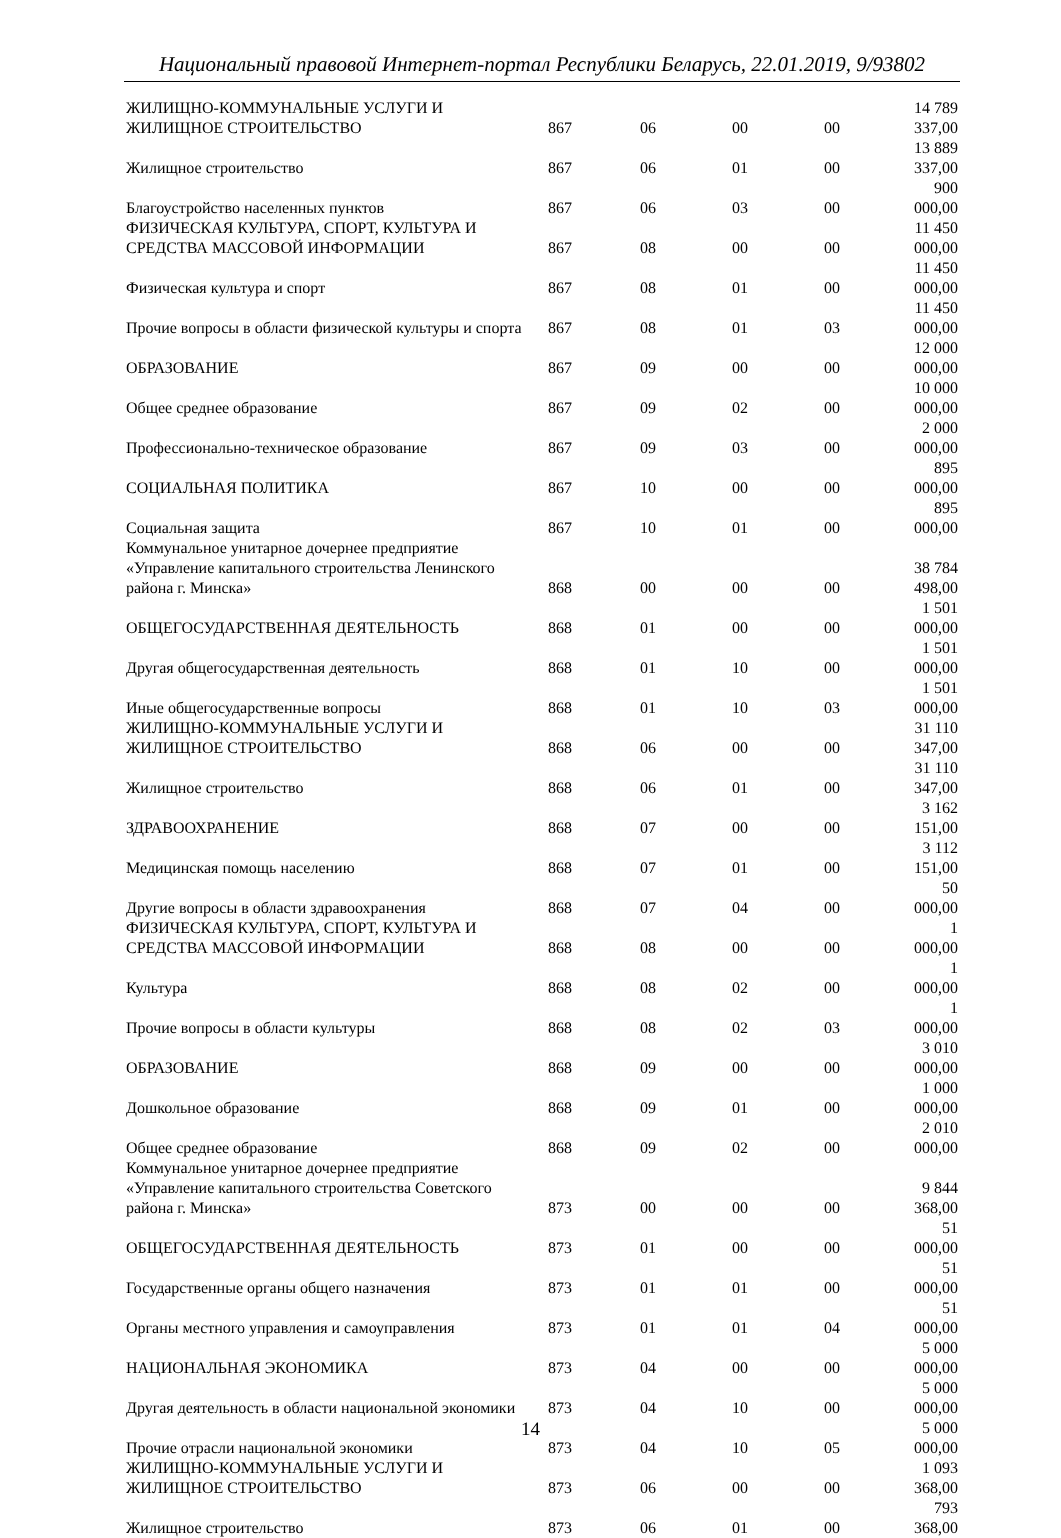Национальный правовой Интернет-портал Республики Беларусь, 22.01.2019, 9/93802
| ЖИЛИЩНО-КОММУНАЛЬНЫЕ УСЛУГИ И ЖИЛИЩНОЕ СТРОИТЕЛЬСТВО | 867 | 06 | 00 | 00 | 14 789 337,00 |
| Жилищное строительство | 867 | 06 | 01 | 00 | 13 889 337,00 |
| Благоустройство населенных пунктов | 867 | 06 | 03 | 00 | 900 000,00 |
| ФИЗИЧЕСКАЯ КУЛЬТУРА, СПОРТ, КУЛЬТУРА И СРЕДСТВА МАССОВОЙ ИНФОРМАЦИИ | 867 | 08 | 00 | 00 | 11 450 000,00 |
| Физическая культура и спорт | 867 | 08 | 01 | 00 | 11 450 000,00 |
| Прочие вопросы в области физической культуры и спорта | 867 | 08 | 01 | 03 | 11 450 000,00 |
| ОБРАЗОВАНИЕ | 867 | 09 | 00 | 00 | 12 000 000,00 |
| Общее среднее образование | 867 | 09 | 02 | 00 | 10 000 000,00 |
| Профессионально-техническое образование | 867 | 09 | 03 | 00 | 2 000 000,00 |
| СОЦИАЛЬНАЯ ПОЛИТИКА | 867 | 10 | 00 | 00 | 895 000,00 |
| Социальная защита | 867 | 10 | 01 | 00 | 895 000,00 |
| Коммунальное унитарное дочернее предприятие «Управление капитального строительства Ленинского района г. Минска» | 868 | 00 | 00 | 00 | 38 784 498,00 |
| ОБЩЕГОСУДАРСТВЕННАЯ ДЕЯТЕЛЬНОСТЬ | 868 | 01 | 00 | 00 | 1 501 000,00 |
| Другая общегосударственная деятельность | 868 | 01 | 10 | 00 | 1 501 000,00 |
| Иные общегосударственные вопросы | 868 | 01 | 10 | 03 | 1 501 000,00 |
| ЖИЛИЩНО-КОММУНАЛЬНЫЕ УСЛУГИ И ЖИЛИЩНОЕ СТРОИТЕЛЬСТВО | 868 | 06 | 00 | 00 | 31 110 347,00 |
| Жилищное строительство | 868 | 06 | 01 | 00 | 31 110 347,00 |
| ЗДРАВООХРАНЕНИЕ | 868 | 07 | 00 | 00 | 3 162 151,00 |
| Медицинская помощь населению | 868 | 07 | 01 | 00 | 3 112 151,00 |
| Другие вопросы в области здравоохранения | 868 | 07 | 04 | 00 | 50 000,00 |
| ФИЗИЧЕСКАЯ КУЛЬТУРА, СПОРТ, КУЛЬТУРА И СРЕДСТВА МАССОВОЙ ИНФОРМАЦИИ | 868 | 08 | 00 | 00 | 1 000,00 |
| Культура | 868 | 08 | 02 | 00 | 1 000,00 |
| Прочие вопросы в области культуры | 868 | 08 | 02 | 03 | 1 000,00 |
| ОБРАЗОВАНИЕ | 868 | 09 | 00 | 00 | 3 010 000,00 |
| Дошкольное образование | 868 | 09 | 01 | 00 | 1 000 000,00 |
| Общее среднее образование | 868 | 09 | 02 | 00 | 2 010 000,00 |
| Коммунальное унитарное дочернее предприятие «Управление капитального строительства Советского района г. Минска» | 873 | 00 | 00 | 00 | 9 844 368,00 |
| ОБЩЕГОСУДАРСТВЕННАЯ ДЕЯТЕЛЬНОСТЬ | 873 | 01 | 00 | 00 | 51 000,00 |
| Государственные органы общего назначения | 873 | 01 | 01 | 00 | 51 000,00 |
| Органы местного управления и самоуправления | 873 | 01 | 01 | 04 | 51 000,00 |
| НАЦИОНАЛЬНАЯ ЭКОНОМИКА | 873 | 04 | 00 | 00 | 5 000 000,00 |
| Другая деятельность в области национальной экономики | 873 | 04 | 10 | 00 | 5 000 000,00 |
| Прочие отрасли национальной экономики | 873 | 04 | 10 | 05 | 5 000 000,00 |
| ЖИЛИЩНО-КОММУНАЛЬНЫЕ УСЛУГИ И ЖИЛИЩНОЕ СТРОИТЕЛЬСТВО | 873 | 06 | 00 | 00 | 1 093 368,00 |
| Жилищное строительство | 873 | 06 | 01 | 00 | 793 368,00 |
14